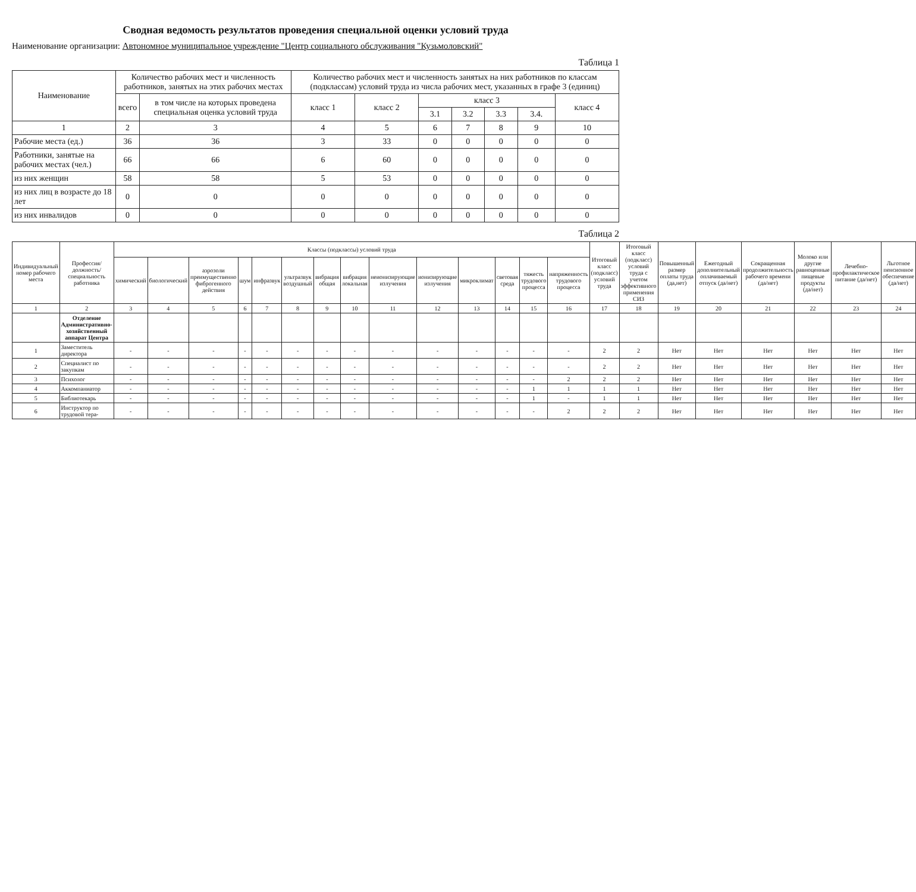Сводная ведомость результатов проведения специальной оценки условий труда
Наименование организации: Автономное муниципальное учреждение "Центр социального обслуживания "Кузьмоловский"
Таблица 1
| Наименование | Количество рабочих мест и численность работников, занятых на этих рабочих местах | | Количество рабочих мест и численность занятых на них работников по классам (подклассам) условий труда из числа рабочих мест, указанных в графе 3 (единиц) | | | | | | |
| --- | --- | --- | --- | --- | --- | --- | --- | --- | --- |
| | всего | в том числе на которых проведена специальная оценка условий труда | класс 1 | класс 2 | класс 3 | | | | класс 4 |
| | | | | | 3.1 | 3.2 | 3.3 | 3.4. | |
| 1 | 2 | 3 | 4 | 5 | 6 | 7 | 8 | 9 | 10 |
| Рабочие места (ед.) | 36 | 36 | 3 | 33 | 0 | 0 | 0 | 0 | 0 |
| Работники, занятые на рабочих местах (чел.) | 66 | 66 | 6 | 60 | 0 | 0 | 0 | 0 | 0 |
| из них женщин | 58 | 58 | 5 | 53 | 0 | 0 | 0 | 0 | 0 |
| из них лиц в возрасте до 18 лет | 0 | 0 | 0 | 0 | 0 | 0 | 0 | 0 | 0 |
| из них инвалидов | 0 | 0 | 0 | 0 | 0 | 0 | 0 | 0 | 0 |
Таблица 2
| Индивидуальный номер рабочего места | Профессия/ должность/ специальность работника | Классы (подклассы) условий труда | | | | | | | | | | | | | | Итоговый класс (подкласс) условий труда | Итоговый класс (подкласс) условий труда с учетом эффективного применения СИЗ | Повышенный размер оплаты труда (да,нет) | Ежегодный дополнительный оплачиваемый отпуск (да/нет) | Сокращенная продолжительность рабочего времени (да/нет) | Молоко или другие равноценные пищевые продукты (да/нет) | Лечебно-профилактическое питание (да/нет) | Льготное пенсионное обеспечение (да/нет) |
| --- | --- | --- | --- | --- | --- | --- | --- | --- | --- | --- | --- | --- | --- | --- | --- | --- | --- | --- | --- | --- | --- | --- | --- |
| | | химический | биологический | аэрозоли преимущественно фиброгенного действия | шум | инфразвук | ультразвук воздушный | вибрация общая | вибрация локальная | неионизирующие излучения | ионизирующие излучения | микроклимат | световая среда | тяжесть трудового процесса | напряженность трудового процесса | | | | | | | | |
| 1 | 2 | 3 | 4 | 5 | 6 | 7 | 8 | 9 | 10 | 11 | 12 | 13 | 14 | 15 | 16 | 17 | 18 | 19 | 20 | 21 | 22 | 23 | 24 |
| | Отделение Административно-хозяйственный аппарат Центра | | | | | | | | | | | | | | | | | | | | | | |
| 1 | Заместитель директора | - | - | - | - | - | - | - | - | - | - | - | - | - | - | 2 | 2 | Нет | Нет | Нет | Нет | Нет | Нет |
| 2 | Специалист по закупкам | - | - | - | - | - | - | - | - | - | - | - | - | - | - | 2 | 2 | Нет | Нет | Нет | Нет | Нет | Нет |
| 3 | Психолог | - | - | - | - | - | - | - | - | - | - | - | - | - | 2 | 2 | 2 | Нет | Нет | Нет | Нет | Нет | Нет |
| 4 | Аккомпаниатор | - | - | - | - | - | - | - | - | - | - | - | - | 1 | 1 | 1 | 1 | Нет | Нет | Нет | Нет | Нет | Нет |
| 5 | Библиотекарь | - | - | - | - | - | - | - | - | - | - | - | - | 1 | - | 1 | 1 | Нет | Нет | Нет | Нет | Нет | Нет |
| 6 | Инструктор по трудовой тера- | - | - | - | - | - | - | - | - | - | - | - | - | - | 2 | 2 | 2 | Нет | Нет | Нет | Нет | Нет | Нет |